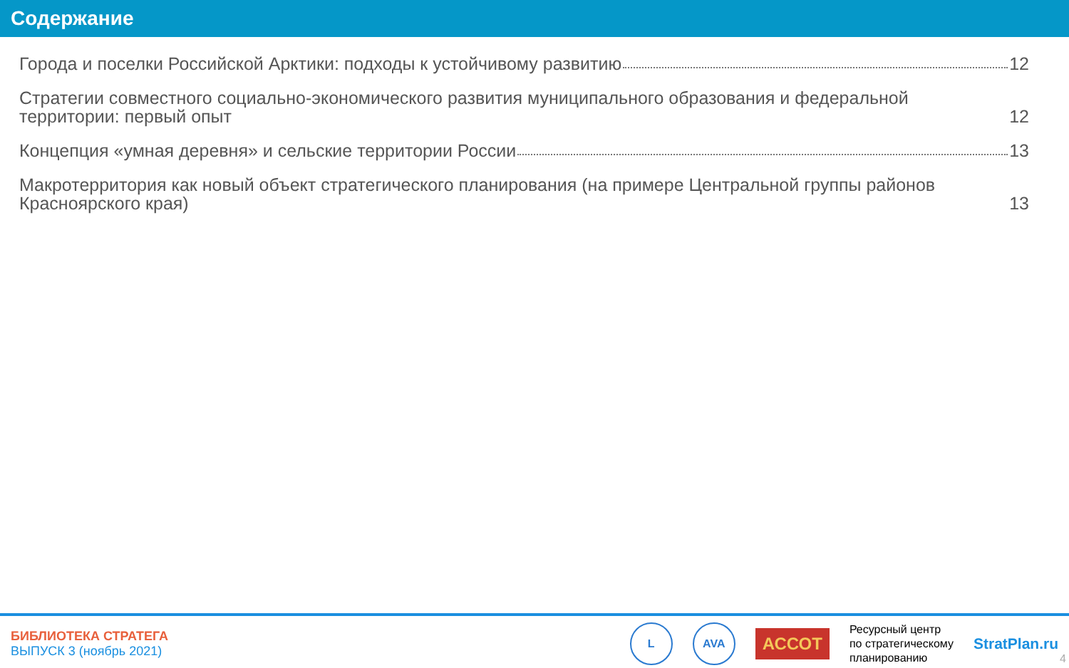Содержание
Города и поселки Российской Арктики: подходы к устойчивому развитию 12
Стратегии совместного социально-экономического развития муниципального образования и федеральной территории: первый опыт 12
Концепция «умная деревня» и сельские территории России 13
Макротерритория как новый объект стратегического планирования (на примере Центральной группы районов Красноярского края) 13
БИБЛИОТЕКА СТРАТЕГА
ВЫПУСК 3 (ноябрь 2021)
L AVA
АССОТ
Ресурсный центр
по стратегическому
планированию
StratPlan.ru
4